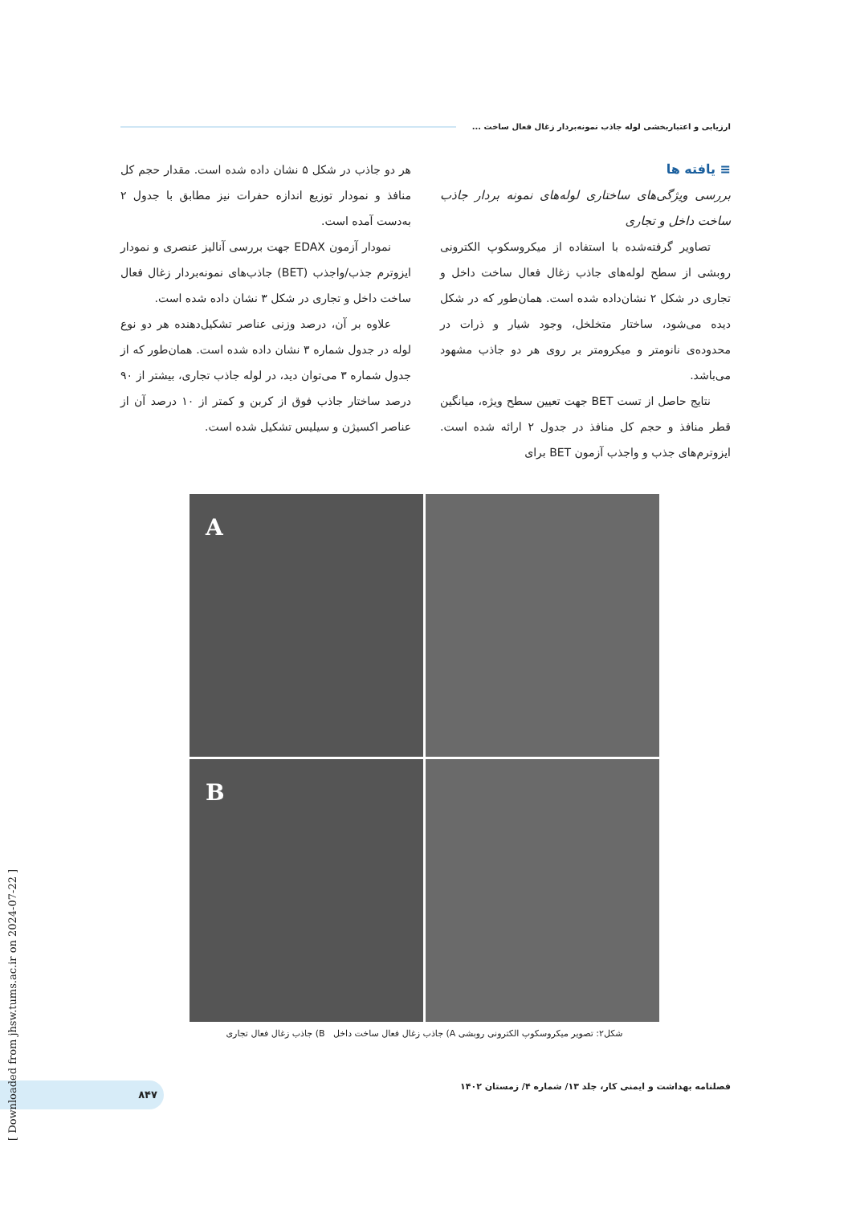ارزیابی و اعتباربخشی لوله جاذب نمونه‌بردار زغال فعال ساخت ...
≡ یافته ها
بررسی ویژگی‌های ساختاری لوله‌های نمونه بردار جاذب ساخت داخل و تجاری
تصاویر گرفته‌شده با استفاده از میکروسکوپ الکترونی روبشی از سطح لوله‌های جاذب زغال فعال ساخت داخل و تجاری در شکل ۲ نشان‌داده شده است. همان‌طور که در شکل دیده می‌شود، ساختار متخلخل، وجود شیار و ذرات در محدوده‌ی نانومتر و میکرومتر بر روی هر دو جاذب مشهود می‌باشد.
نتایج حاصل از تست BET جهت تعیین سطح ویژه، میانگین قطر منافذ و حجم کل منافذ در جدول ۲ ارائه شده است. ایزوترم‌های جذب و واجذب آزمون BET برای
هر دو جاذب در شکل ۵ نشان داده شده است. مقدار حجم کل منافذ و نمودار توزیع اندازه حفرات نیز مطابق با جدول ۲ به‌دست آمده است.
نمودار آزمون EDAX جهت بررسی آنالیز عنصری و نمودار ایزوترم جذب/واجذب (BET) جاذب‌های نمونه‌بردار زغال فعال ساخت داخل و تجاری در شکل ۳ نشان داده شده است.
علاوه بر آن، درصد وزنی عناصر تشکیل‌دهنده هر دو نوع لوله در جدول شماره ۳ نشان داده شده است. همان‌طور که از جدول شماره ۳ می‌توان دید، در لوله جاذب تجاری، بیشتر از ۹۰ درصد ساختار جاذب فوق از کربن و کمتر از ۱۰ درصد آن از عناصر اکسیژن و سیلیس تشکیل شده است.
A
B
شکل۲: تصویر میکروسکوپ الکترونی روبشی A) جاذب زغال فعال ساخت داخل B) جاذب زغال فعال تجاری
فصلنامه بهداشت و ایمنی کار، جلد ۱۳/ شماره ۴/ زمستان ۱۴۰۲
۸۴۷
[ Downloaded from jhsw.tums.ac.ir on 2024-07-22 ]